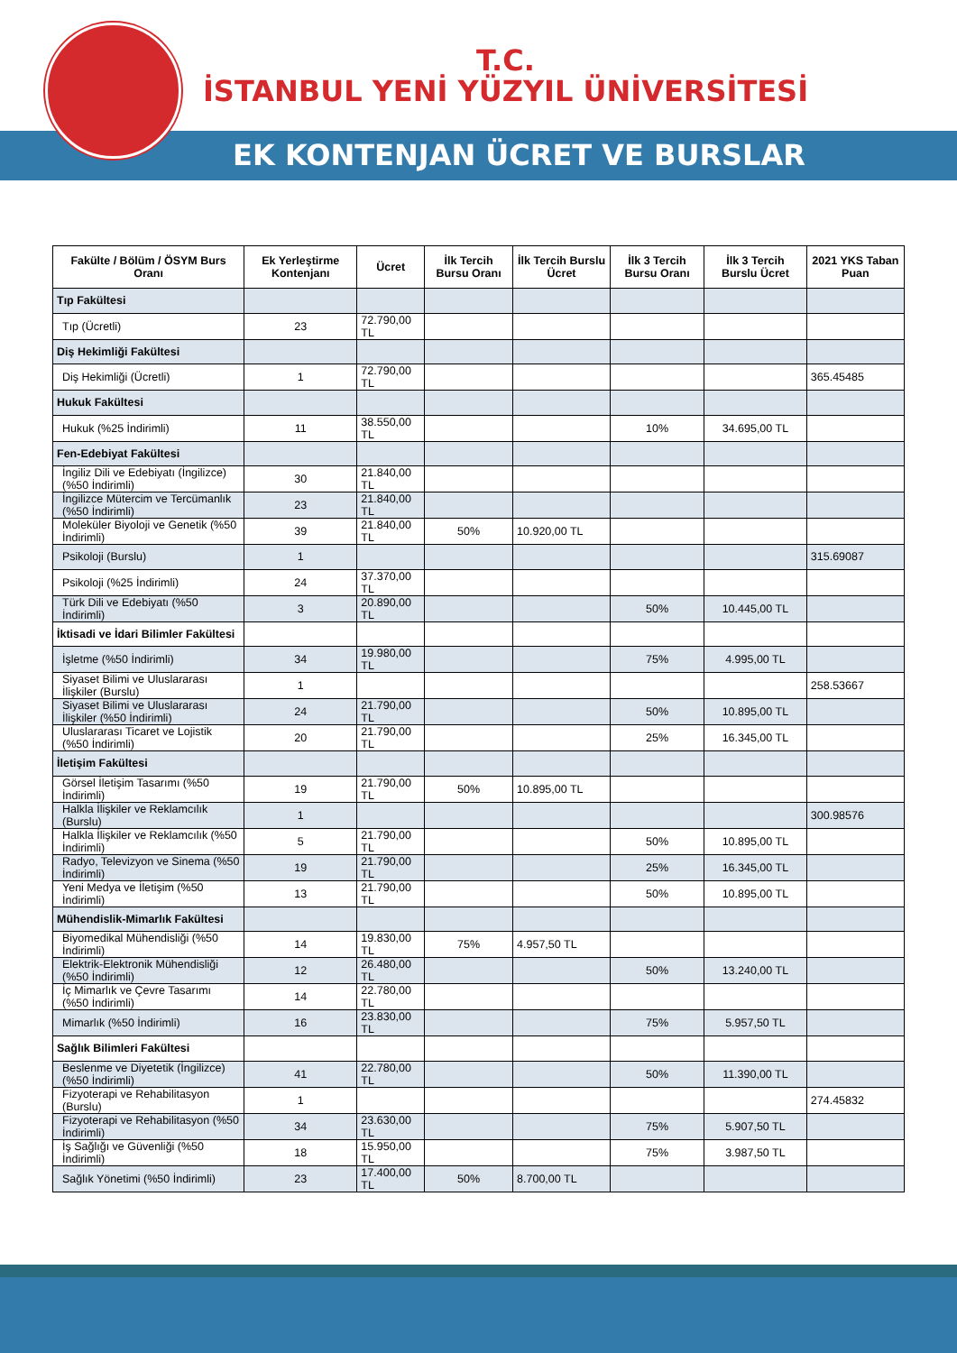T.C.
İSTANBUL YENİ YÜZYIL ÜNİVERSİTESİ
EK KONTENJAN ÜCRET VE BURSLAR
| Fakülte / Bölüm / ÖSYM Burs Oranı | Ek Yerleştirme Kontenjanı | Ücret | İlk Tercih Bursu Oranı | İlk Tercih Burslu Ücret | İlk 3 Tercih Bursu Oranı | İlk 3 Tercih Burslu Ücret | 2021 YKS Taban Puan |
| --- | --- | --- | --- | --- | --- | --- | --- |
| Tıp Fakültesi | | | | | | | |
| Tıp (Ücretli) | 23 | 72.790,00 TL | | | | | |
| Diş Hekimliği Fakültesi | | | | | | | |
| Diş Hekimliği (Ücretli) | 1 | 72.790,00 TL | | | | | 365.45485 |
| Hukuk Fakültesi | | | | | | | |
| Hukuk (%25 İndirimli) | 11 | 38.550,00 TL | | | 10% | 34.695,00 TL | |
| Fen-Edebiyat Fakültesi | | | | | | | |
| İngiliz Dili ve Edebiyatı (İngilizce) (%50 İndirimli) | 30 | 21.840,00 TL | | | | | |
| İngilizce Mütercim ve Tercümanlık (%50 İndirimli) | 23 | 21.840,00 TL | | | | | |
| Moleküler Biyoloji ve Genetik (%50 İndirimli) | 39 | 21.840,00 TL | 50% | 10.920,00 TL | | | |
| Psikoloji (Burslu) | 1 | | | | | | 315.69087 |
| Psikoloji (%25 İndirimli) | 24 | 37.370,00 TL | | | | | |
| Türk Dili ve Edebiyatı (%50 İndirimli) | 3 | 20.890,00 TL | | | 50% | 10.445,00 TL | |
| İktisadi ve İdari Bilimler Fakültesi | | | | | | | |
| İşletme (%50 İndirimli) | 34 | 19.980,00 TL | | | 75% | 4.995,00 TL | |
| Siyaset Bilimi ve Uluslararası İlişkiler (Burslu) | 1 | | | | | | 258.53667 |
| Siyaset Bilimi ve Uluslararası İlişkiler (%50 İndirimli) | 24 | 21.790,00 TL | | | 50% | 10.895,00 TL | |
| Uluslararası Ticaret ve Lojistik (%50 İndirimli) | 20 | 21.790,00 TL | | | 25% | 16.345,00 TL | |
| İletişim Fakültesi | | | | | | | |
| Görsel İletişim Tasarımı (%50 İndirimli) | 19 | 21.790,00 TL | 50% | 10.895,00 TL | | | |
| Halkla İlişkiler ve Reklamcılık (Burslu) | 1 | | | | | | 300.98576 |
| Halkla İlişkiler ve Reklamcılık (%50 İndirimli) | 5 | 21.790,00 TL | | | 50% | 10.895,00 TL | |
| Radyo, Televizyon ve Sinema (%50 İndirimli) | 19 | 21.790,00 TL | | | 25% | 16.345,00 TL | |
| Yeni Medya ve İletişim (%50 İndirimli) | 13 | 21.790,00 TL | | | 50% | 10.895,00 TL | |
| Mühendislik-Mimarlık Fakültesi | | | | | | | |
| Biyomedikal Mühendisliği (%50 İndirimli) | 14 | 19.830,00 TL | 75% | 4.957,50 TL | | | |
| Elektrik-Elektronik Mühendisliği (%50 İndirimli) | 12 | 26.480,00 TL | | | 50% | 13.240,00 TL | |
| İç Mimarlık ve Çevre Tasarımı (%50 İndirimli) | 14 | 22.780,00 TL | | | | | |
| Mimarlık (%50 İndirimli) | 16 | 23.830,00 TL | | | 75% | 5.957,50 TL | |
| Sağlık Bilimleri Fakültesi | | | | | | | |
| Beslenme ve Diyetetik (İngilizce) (%50 İndirimli) | 41 | 22.780,00 TL | | | 50% | 11.390,00 TL | |
| Fizyoterapi ve Rehabilitasyon (Burslu) | 1 | | | | | | 274.45832 |
| Fizyoterapi ve Rehabilitasyon (%50 İndirimli) | 34 | 23.630,00 TL | | | 75% | 5.907,50 TL | |
| İş Sağlığı ve Güvenliği (%50 İndirimli) | 18 | 15.950,00 TL | | | 75% | 3.987,50 TL | |
| Sağlık Yönetimi (%50 İndirimli) | 23 | 17.400,00 TL | 50% | 8.700,00 TL | | | |